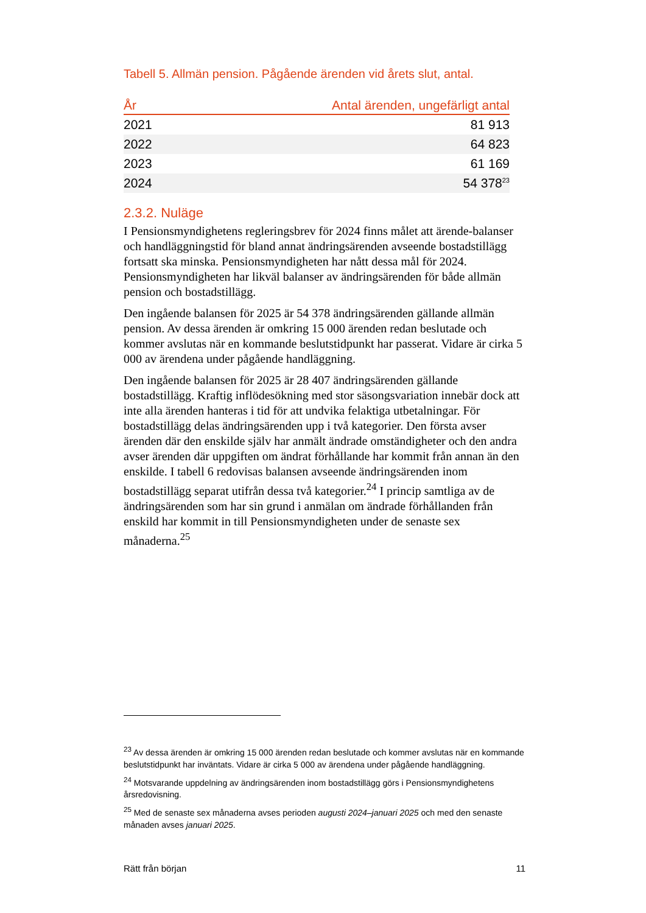Tabell 5. Allmän pension. Pågående ärenden vid årets slut, antal.
| År | Antal ärenden, ungefärligt antal |
| --- | --- |
| 2021 | 81 913 |
| 2022 | 64 823 |
| 2023 | 61 169 |
| 2024 | 54 378<sup>23</sup> |
2.3.2. Nuläge
I Pensionsmyndighetens regleringsbrev för 2024 finns målet att ärende-balanser och handläggningstid för bland annat ändringsärenden avseende bostadstillägg fortsatt ska minska. Pensionsmyndigheten har nått dessa mål för 2024. Pensionsmyndigheten har likväl balanser av ändringsärenden för både allmän pension och bostadstillägg.
Den ingående balansen för 2025 är 54 378 ändringsärenden gällande allmän pension. Av dessa ärenden är omkring 15 000 ärenden redan beslutade och kommer avslutas när en kommande beslutstidpunkt har passerat. Vidare är cirka 5 000 av ärendena under pågående handläggning.
Den ingående balansen för 2025 är 28 407 ändringsärenden gällande bostadstillägg. Kraftig inflödesökning med stor säsongsvariation innebär dock att inte alla ärenden hanteras i tid för att undvika felaktiga utbetalningar. För bostadstillägg delas ändringsärenden upp i två kategorier. Den första avser ärenden där den enskilde själv har anmält ändrade omständigheter och den andra avser ärenden där uppgiften om ändrat förhållande har kommit från annan än den enskilde. I tabell 6 redovisas balansen avseende ändringsärenden inom bostadstillägg separat utifrån dessa två kategorier.<sup>24</sup> I princip samtliga av de ändringsärenden som har sin grund i anmälan om ändrade förhållanden från enskild har kommit in till Pensionsmyndigheten under de senaste sex månaderna.<sup>25</sup>
<sup>23</sup> Av dessa ärenden är omkring 15 000 ärenden redan beslutade och kommer avslutas när en kommande beslutstidpunkt har inväntats. Vidare är cirka 5 000 av ärendena under pågående handläggning.
<sup>24</sup> Motsvarande uppdelning av ändringsärenden inom bostadstillägg görs i Pensionsmyndighetens årsredovisning.
<sup>25</sup> Med de senaste sex månaderna avses perioden augusti 2024–januari 2025 och med den senaste månaden avses januari 2025.
Rätt från början 11